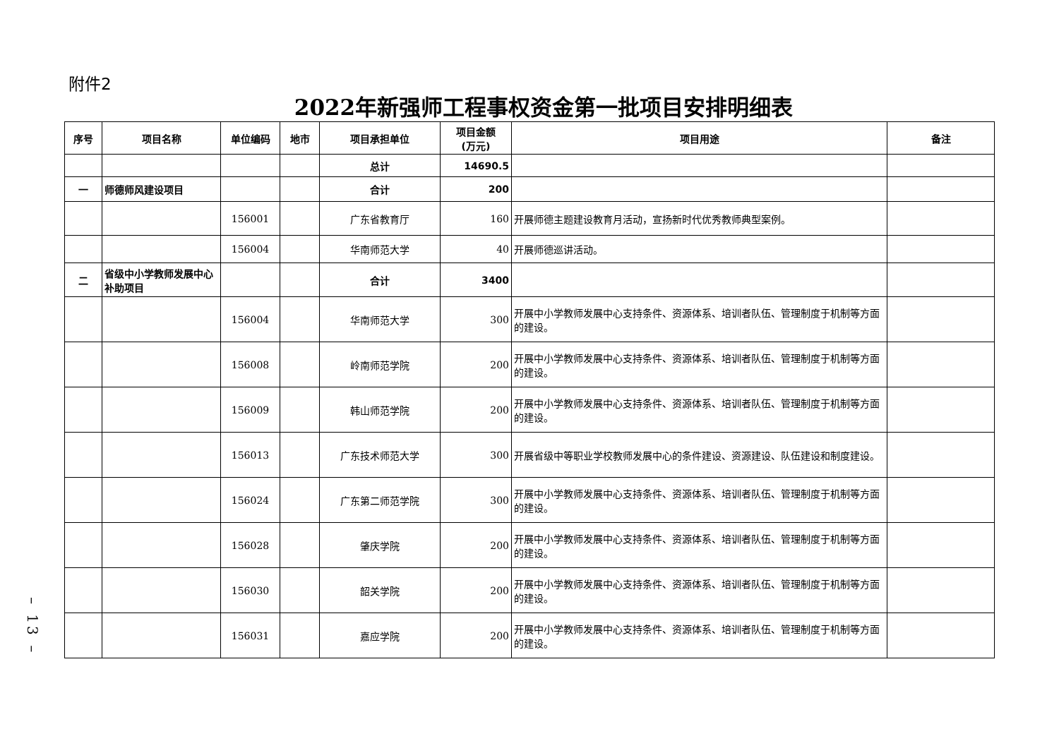附件2
2022年新强师工程事权资金第一批项目安排明细表
| 序号 | 项目名称 | 单位编码 | 地市 | 项目承担单位 | 项目金额 (万元) | 项目用途 | 备注 |
| --- | --- | --- | --- | --- | --- | --- | --- |
| | | | | 总计 | 14690.5 | | |
| 一 | 师德师风建设项目 | | | 合计 | 200 | | |
| | | 156001 | | 广东省教育厅 | 160 | 开展师德主题建设教育月活动，宣扬新时代优秀教师典型案例。 | |
| | | 156004 | | 华南师范大学 | 40 | 开展师德巡讲活动。 | |
| 二 | 省级中小学教师发展中心补助项目 | | | 合计 | 3400 | | |
| | | 156004 | | 华南师范大学 | 300 | 开展中小学教师发展中心支持条件、资源体系、培训者队伍、管理制度于机制等方面的建设。 | |
| | | 156008 | | 岭南师范学院 | 200 | 开展中小学教师发展中心支持条件、资源体系、培训者队伍、管理制度于机制等方面的建设。 | |
| | | 156009 | | 韩山师范学院 | 200 | 开展中小学教师发展中心支持条件、资源体系、培训者队伍、管理制度于机制等方面的建设。 | |
| | | 156013 | | 广东技术师范大学 | 300 | 开展省级中等职业学校教师发展中心的条件建设、资源建设、队伍建设和制度建设。 | |
| | | 156024 | | 广东第二师范学院 | 300 | 开展中小学教师发展中心支持条件、资源体系、培训者队伍、管理制度于机制等方面的建设。 | |
| | | 156028 | | 肇庆学院 | 200 | 开展中小学教师发展中心支持条件、资源体系、培训者队伍、管理制度于机制等方面的建设。 | |
| | | 156030 | | 韶关学院 | 200 | 开展中小学教师发展中心支持条件、资源体系、培训者队伍、管理制度于机制等方面的建设。 | |
| | | 156031 | | 嘉应学院 | 200 | 开展中小学教师发展中心支持条件、资源体系、培训者队伍、管理制度于机制等方面的建设。 | |
– 13 –